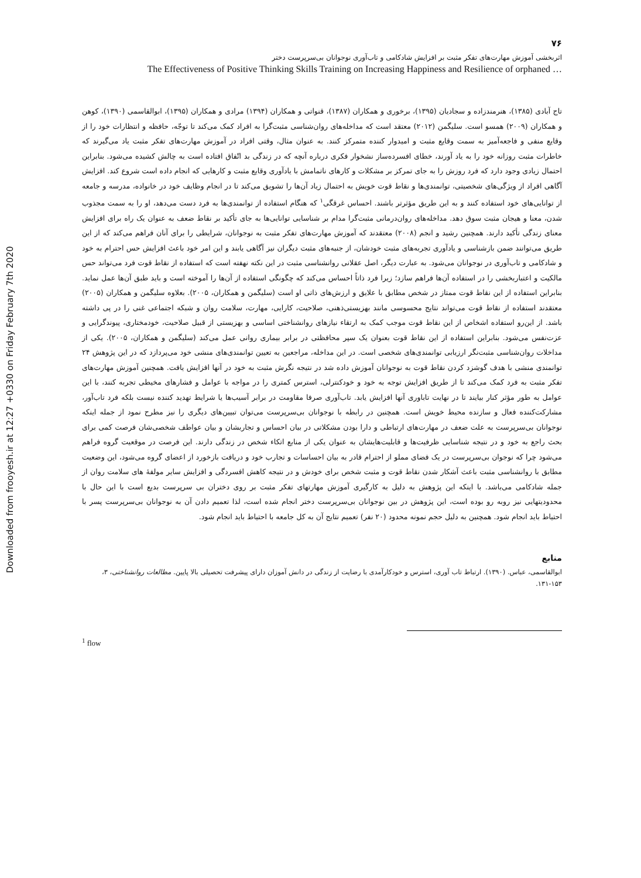Downloaded from frooyesh.ir at 12:27 +0330 on Friday February 7th 2020
۷۶
اثربخشی آموزش مهارت‌های تفکر مثبت بر افزایش شادکامی و تاب‌آوری نوجوانان بی‌سرپرست دختر
The Effectiveness of Positive Thinking Skills Training on Increasing Happiness and Resilience of orphaned …
تاج آبادی (۱۳۸۵)، هنرمندزاده و سجادیان (۱۳۹۵)، برخوری و همکاران (۱۳۸۷)، قنواتی و همکاران (۱۳۹۴) مرادی و همکاران (۱۳۹۵)، ابوالقاسمی (۱۳۹۰)، کوهن و همکاران (۲۰۰۹) همسو است. سلیگمن (۲۰۱۲) معتقد است که مداخله‌های روان‌شناسی مثبت‌گرا به افراد کمک می‌کند تا توجّه، حافظه و انتظارات خود را از وقایع منفی و فاجعه‌آمیز به سمت وقایع مثبت و امیدوار کننده متمرکز کنند. به عنوان مثال، وقتی افراد در آموزش مهارت‌های تفکر مثبت یاد می‌گیرند که خاطرات مثبت روزانه خود را به یاد آورند، خطای افسرده‌ساز نشخوار فکری درباره آنچه که در زندگی بد اتّفاق افتاده است به چالش کشیده می‌شود. بنابراین احتمال زیادی وجود دارد که فرد روزش را به جای تمرکز بر مشکلات و کارهای ناتمامش با یادآوری وقایع مثبت و کارهایی که انجام داده است شروع کند. افزایش آگاهی افراد از ویژگی‌های شخصیتی، توانمندی‌ها و نقاط قوت خویش به احتمال زیاد آن‌ها را تشویق می‌کند تا در انجام وظایف خود در خانواده، مدرسه و جامعه از توانایی‌های خود استفاده کنند و به این طریق مؤثرتر باشند. احساس غرقگی<sup>۱</sup> که هنگام استفاده از توانمندی‌ها به فرد دست می‌دهد، او را به سمت مجذوب شدن، معنا و هیجان مثبت سوق دهد. مداخله‌های روان‌درمانی مثبت‌گرا مدام بر شناسایی توانایی‌ها به جای تأکید بر نقاط ضعف به عنوان یک راه برای افزایش معنای زندگی تأکید دارند. همچنین رشید و انجم (۲۰۰۸) معتقدند که آموزش مهارت‌های تفکر مثبت به نوجوانان، شرایطی را برای آنان فراهم می‌کند که از این طریق می‌توانند ضمن بازشناسی و یادآوری تجربه‌های مثبت خودشان، از جنبه‌های مثبت دیگران نیز آگاهی یابند و این امر خود باعث افزایش حس احترام به خود و شادکامی و تاب‌آوری در نوجوانان می‌شود. به عبارت دیگر، اصل عقلانی روانشناسی مثبت در این نکته نهفته است که استفاده از نقاط قوت فرد می‌تواند حس مالکیت و اعتباربخشی را در استفاده آن‌ها فراهم سازد؛ زیرا فرد ذاتاً احساس می‌کند که چگونگی استفاده از آن‌ها را آموخته است و باید طبق آن‌ها عمل نماید. بنابراین استفاده از این نقاط قوت ممتاز در شخص مطابق با علایق و ارزش‌های ذاتی او است (سلیگمن و همکاران، ۲۰۰۵). بعلاوه سلیگمن و همکاران (۲۰۰۵) معتقدند استفاده از نقاط قوت می‌تواند نتایج محسوسی مانند بهزیستی‌ذهنی، صلاحیت، کارایی، مهارت، سلامت روان و شبکه اجتماعی غنی را در پی داشته باشد. از این‌رو استفاده اشخاص از این نقاط قوت موجب کمک به ارتقاء نیازهای روانشناختی اساسی و بهزیستی از قبیل صلاحیت، خودمختاری، پیوندگرایی و عزت‌نفس می‌شود. بنابراین استفاده از این نقاط قوت بعنوان یک سپر محافظتی در برابر بیماری روانی عمل می‌کند (سلیگمن و همکاران، ۲۰۰۵). یکی از مداخلات روان‌شناسی مثبت‌نگر ارزیابی توانمندی‌های شخصی است. در این مداخله، مراجعین به تعیین توانمندی‌های منشی خود می‌پردازد که در این پژوهش ۲۴ توانمندی منشی با هدف گوشزد کردن نقاط قوت به نوجوانان آموزش داده شد در نتیجه نگرش مثبت به خود در آنها افزایش یافت. همچنین آموزش مهارت‌های تفکر مثبت به فرد کمک می‌کند تا از طریق افزایش توجه به خود و خودکنترلی، استرس کمتری را در مواجه با عوامل و فشارهای مخیطی تجربه کنند، با این عوامل به طور مؤثر کنار بیایند تا در نهایت تاباوری آنها افزایش یابد. تاب‌آوری صرفا مقاومت در برابر آسیب‌ها یا شرایط تهدید کننده نیست بلکه فرد تاب‌آور، مشارکت‌کننده فعال و سازنده محیط خویش است. همچنین در رابطه با نوجوانان بی‌سرپرست می‌توان تبیین‌های دیگری را نیز مطرح نمود از جمله اینکه نوجوانان بی‌سرپرست به علت ضعف در مهارت‌های ارتباطی و دارا بودن مشکلاتی در بیان احساس و تجاربشان و بیان عواطف شخصی‌شان فرصت کمی برای بحث راجع به خود و در نتیجه شناسایی ظرفیت‌ها و قابلیت‌هایشان به عنوان یکی از منابع اتکاء شخص در زندگی دارند. این فرصت در موقعیت گروه فراهم می‌شود چرا که نوجوان بی‌سرپرست در یک فضای مملو از احترام قادر به بیان احساسات و تجارب خود و دریافت بازخورد از اعضای گروه می‌شود، این وضعیت مطابق با روانشناسی مثبت باعث آشکار شدن نقاط قوت و مثبت شخص برای خودش و در نتیجه کاهش افسردگی و افزایش سایر مولفهٔ های سلامت روان از جمله شادکامی می‌باشد. با اینکه این پژوهش به دلیل به کارگیری آموزش مهارتهای تفکر مثبت بر روی دختران بی سرپرست بدیع است با این حال با محدودیتهایی نیز روبه رو بوده است، این پژوهش در بین نوجوانان بی‌سرپرست دختر انجام شده است، لذا تعمیم دادن آن به نوجوانان بی‌سرپرست پسر با احتیاط باید انجام شود. همچنین به دلیل حجم نمونه محدود (۲۰ نفر) تعمیم نتایج آن به کل جامعه با احتیاط باید انجام شود.
منابع
ابوالقاسمی، عباس. (۱۳۹۰). ارتباط تاب آوری، استرس و خودکارآمدی با رضایت از زندگی در دانش آموزان دارای پیشرفت تحصیلی بالا پایین. مطالعات روانشناختی، ۳، ۱۵۳-۱۳۱.
<sup>1</sup> flow